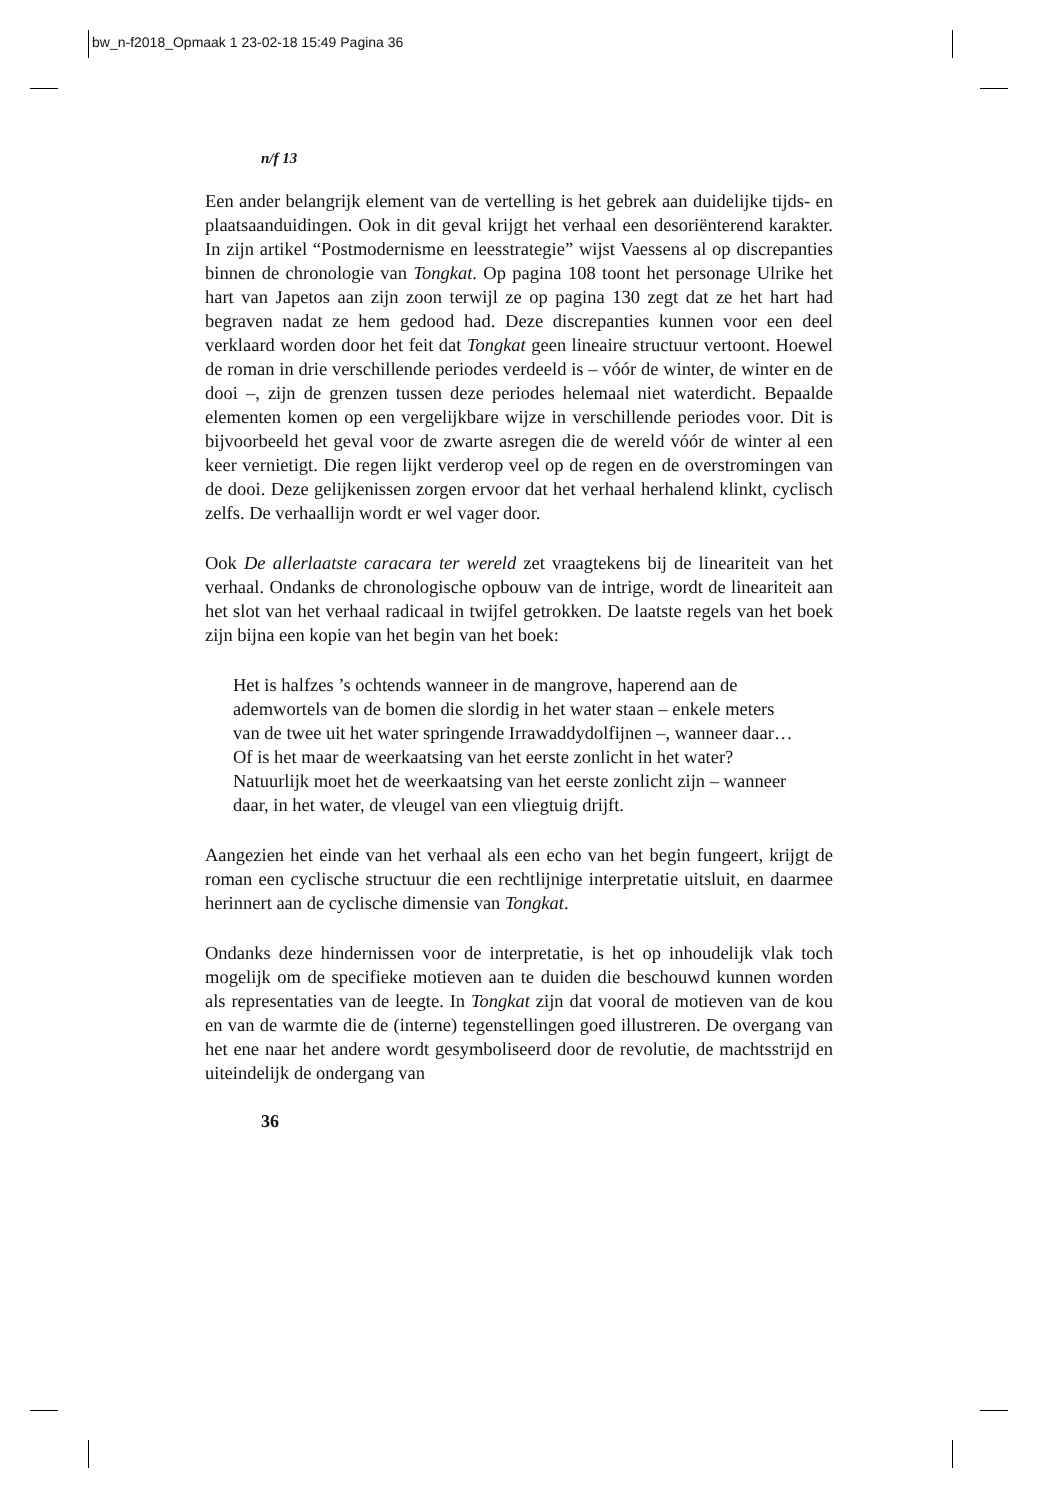bw_n-f2018_Opmaak 1 23-02-18 15:49 Pagina 36
n/f 13
Een ander belangrijk element van de vertelling is het gebrek aan duidelijke tijds- en plaatsaanduidingen. Ook in dit geval krijgt het verhaal een desoriënterend karakter. In zijn artikel “Postmodernisme en leesstrategie” wijst Vaessens al op discrepanties binnen de chronologie van Tongkat. Op pagina 108 toont het personage Ulrike het hart van Japetos aan zijn zoon terwijl ze op pagina 130 zegt dat ze het hart had begraven nadat ze hem gedood had. Deze discrepanties kunnen voor een deel verklaard worden door het feit dat Tongkat geen lineaire structuur vertoont. Hoewel de roman in drie verschillende periodes verdeeld is – vóór de winter, de winter en de dooi –, zijn de grenzen tussen deze periodes helemaal niet waterdicht. Bepaalde elementen komen op een vergelijkbare wijze in verschillende periodes voor. Dit is bijvoorbeeld het geval voor de zwarte asregen die de wereld vóór de winter al een keer vernietigt. Die regen lijkt verderop veel op de regen en de overstromingen van de dooi. Deze gelijkenissen zorgen ervoor dat het verhaal herhalend klinkt, cyclisch zelfs. De verhaallijn wordt er wel vager door.
Ook De allerlaatste caracara ter wereld zet vraagtekens bij de lineariteit van het verhaal. Ondanks de chronologische opbouw van de intrige, wordt de lineariteit aan het slot van het verhaal radicaal in twijfel getrokken. De laatste regels van het boek zijn bijna een kopie van het begin van het boek:
Het is halfzes ’s ochtends wanneer in de mangrove, haperend aan de ademwortels van de bomen die slordig in het water staan – enkele meters van de twee uit het water springende Irrawaddydolfijnen –, wanneer daar… Of is het maar de weerkaatsing van het eerste zonlicht in het water? Natuurlijk moet het de weerkaatsing van het eerste zonlicht zijn – wanneer daar, in het water, de vleugel van een vliegtuig drijft.
Aangezien het einde van het verhaal als een echo van het begin fungeert, krijgt de roman een cyclische structuur die een rechtlijnige interpretatie uitsluit, en daarmee herinnert aan de cyclische dimensie van Tongkat.
Ondanks deze hindernissen voor de interpretatie, is het op inhoudelijk vlak toch mogelijk om de specifieke motieven aan te duiden die beschouwd kunnen worden als representaties van de leegte. In Tongkat zijn dat vooral de motieven van de kou en van de warmte die de (interne) tegenstellingen goed illustreren. De overgang van het ene naar het andere wordt gesymboliseerd door de revolutie, de machtsstrijd en uiteindelijk de ondergang van
36